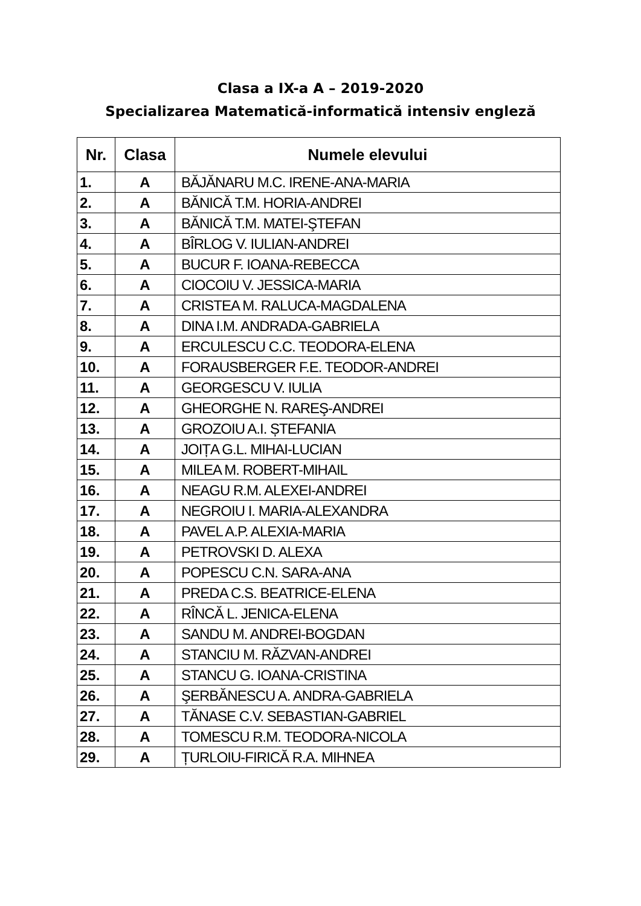Clasa a IX-a A – 2019-2020
Specializarea Matematică-informatică intensiv engleză
| Nr. | Clasa | Numele elevului |
| --- | --- | --- |
| 1. | A | BĂJĂNARU M.C. IRENE-ANA-MARIA |
| 2. | A | BĂNICĂ T.M. HORIA-ANDREI |
| 3. | A | BĂNICĂ T.M. MATEI-ŞTEFAN |
| 4. | A | BÎRLOG V. IULIAN-ANDREI |
| 5. | A | BUCUR F. IOANA-REBECCA |
| 6. | A | CIOCOIU V. JESSICA-MARIA |
| 7. | A | CRISTEA M. RALUCA-MAGDALENA |
| 8. | A | DINA I.M. ANDRADA-GABRIELA |
| 9. | A | ERCULESCU C.C. TEODORA-ELENA |
| 10. | A | FORAUSBERGER F.E. TEODOR-ANDREI |
| 11. | A | GEORGESCU V. IULIA |
| 12. | A | GHEORGHE N. RAREŞ-ANDREI |
| 13. | A | GROZOIU A.I. ȘTEFANIA |
| 14. | A | JOIȚA G.L. MIHAI-LUCIAN |
| 15. | A | MILEA M. ROBERT-MIHAIL |
| 16. | A | NEAGU R.M. ALEXEI-ANDREI |
| 17. | A | NEGROIU I. MARIA-ALEXANDRA |
| 18. | A | PAVEL A.P. ALEXIA-MARIA |
| 19. | A | PETROVSKI D. ALEXA |
| 20. | A | POPESCU C.N. SARA-ANA |
| 21. | A | PREDA C.S. BEATRICE-ELENA |
| 22. | A | RÎNCĂ L. JENICA-ELENA |
| 23. | A | SANDU M. ANDREI-BOGDAN |
| 24. | A | STANCIU M. RĂZVAN-ANDREI |
| 25. | A | STANCU G. IOANA-CRISTINA |
| 26. | A | ŞERBĂNESCU A. ANDRA-GABRIELA |
| 27. | A | TĂNASE C.V. SEBASTIAN-GABRIEL |
| 28. | A | TOMESCU R.M. TEODORA-NICOLA |
| 29. | A | ȚURLOIU-FIRICĂ R.A. MIHNEA |